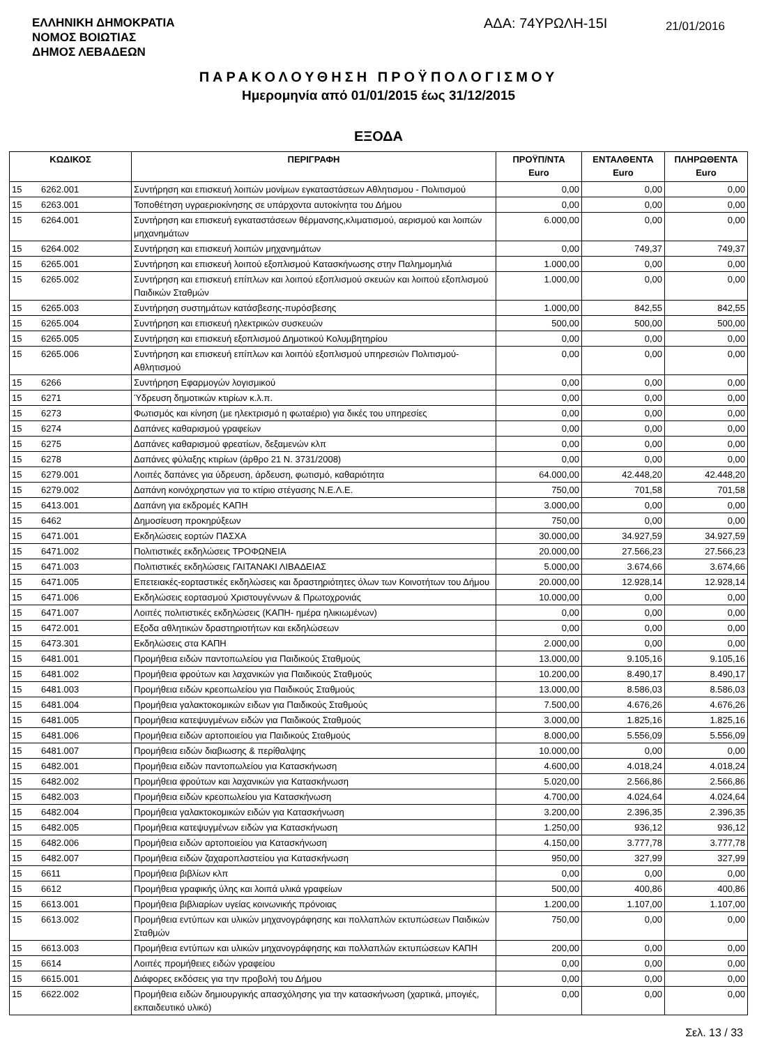ΕΛΛΗΝΙΚΗ ΔΗΜΟΚΡΑΤΙΑ
ΝΟΜΟΣ ΒΟΙΩΤΙΑΣ
ΔΗΜΟΣ ΛΕΒΑΔΕΩΝ
ΑΔΑ: 74ΥΡΩΛΗ-15Ι
21/01/2016
ΠΑΡΑΚΟΛΟΥΘΗΣΗ ΠΡΟΫΠΟΛΟΓΙΣΜΟΥ
Ημερομηνία από 01/01/2015 έως 31/12/2015
ΕΞΟΔΑ
| ΚΩΔΙΚΟΣ | | ΠΕΡΙΓΡΑΦΗ | ΠΡΟΫΠ/ΝΤΑ Euro | ΕΝΤΑΛΘΕΝΤΑ Euro | ΠΛΗΡΩΘΕΝΤΑ Euro |
| --- | --- | --- | --- | --- | --- |
| 15 | 6262.001 | Συντήρηση και επισκευή λοιπών μονίμων εγκαταστάσεων Αθλητισμου - Πολιτισμού | 0,00 | 0,00 | 0,00 |
| 15 | 6263.001 | Τοποθέτηση υγραεριοκίνησης σε υπάρχοντα αυτοκίνητα του Δήμου | 0,00 | 0,00 | 0,00 |
| 15 | 6264.001 | Συντήρηση και επισκευή εγκαταστάσεων θέρμανσης,κλιματισμού, αερισμού και λοιπών μηχανημάτων | 6.000,00 | 0,00 | 0,00 |
| 15 | 6264.002 | Συντήρηση και επισκευή λοιπών μηχανημάτων | 0,00 | 749,37 | 749,37 |
| 15 | 6265.001 | Συντήρηση και επισκευή λοιπού εξοπλισμού Κατασκήνωσης στην Παλημομηλιά | 1.000,00 | 0,00 | 0,00 |
| 15 | 6265.002 | Συντήρηση και επισκευή επίπλων και λοιπού εξοπλισμού σκευών και λοιπού εξοπλισμού Παιδικών Σταθμών | 1.000,00 | 0,00 | 0,00 |
| 15 | 6265.003 | Συντήρηση συστημάτων κατάσβεσης-πυρόσβεσης | 1.000,00 | 842,55 | 842,55 |
| 15 | 6265.004 | Συντήρηση και επισκευή ηλεκτρικών συσκευών | 500,00 | 500,00 | 500,00 |
| 15 | 6265.005 | Συντήρηση και επισκευή εξοπλισμού Δημοτικού Κολυμβητηρίου | 0,00 | 0,00 | 0,00 |
| 15 | 6265.006 | Συντήρηση και επισκευή επίπλων και λοιπόύ εξοπλισμού υπηρεσιών Πολιτισμού-Αθλητισμού | 0,00 | 0,00 | 0,00 |
| 15 | 6266 | Συντήρηση Εφαρμογών λογισμικού | 0,00 | 0,00 | 0,00 |
| 15 | 6271 | Ύδρευση δημοτικών κτιρίων κ.λ.π. | 0,00 | 0,00 | 0,00 |
| 15 | 6273 | Φωτισμός και κίνηση (με ηλεκτρισμό η φωταέριο) για δικές του υπηρεσίες | 0,00 | 0,00 | 0,00 |
| 15 | 6274 | Δαπάνες καθαρισμού γραφείων | 0,00 | 0,00 | 0,00 |
| 15 | 6275 | Δαπάνες καθαρισμού φρεατίων, δεξαμενών κλπ | 0,00 | 0,00 | 0,00 |
| 15 | 6278 | Δαπάνες φύλαξης κτιρίων (άρθρο 21 Ν. 3731/2008) | 0,00 | 0,00 | 0,00 |
| 15 | 6279.001 | Λοιπές δαπάνες για ύδρευση, άρδευση, φωτισμό, καθαριότητα | 64.000,00 | 42.448,20 | 42.448,20 |
| 15 | 6279.002 | Δαπάνη κοινόχρηστων για το κτίριο στέγασης Ν.Ε.Λ.Ε. | 750,00 | 701,58 | 701,58 |
| 15 | 6413.001 | Δαπάνη για εκδρομές ΚΑΠΗ | 3.000,00 | 0,00 | 0,00 |
| 15 | 6462 | Δημοσίευση προκηρύξεων | 750,00 | 0,00 | 0,00 |
| 15 | 6471.001 | Εκδηλώσεις εορτών ΠΑΣΧΑ | 30.000,00 | 34.927,59 | 34.927,59 |
| 15 | 6471.002 | Πολιτιστικές εκδηλώσεις ΤΡΟΦΩΝΕΙΑ | 20.000,00 | 27.566,23 | 27.566,23 |
| 15 | 6471.003 | Πολιτιστικές εκδηλώσεις ΓΑΙΤΑΝΑΚΙ ΛΙΒΑΔΕΙΑΣ | 5.000,00 | 3.674,66 | 3.674,66 |
| 15 | 6471.005 | Επετειακές-εορταστικές εκδηλώσεις και δραστηριότητες όλων των Κοινοτήτων του Δήμου | 20.000,00 | 12.928,14 | 12.928,14 |
| 15 | 6471.006 | Εκδηλώσεις εορτασμού Χριστουγέννων & Πρωτοχρονιάς | 10.000,00 | 0,00 | 0,00 |
| 15 | 6471.007 | Λοιπές πολιτιστικές εκδηλώσεις (ΚΑΠΗ- ημέρα ηλικιωμένων) | 0,00 | 0,00 | 0,00 |
| 15 | 6472.001 | Εξοδα αθλητικών δραστηριοτήτων και εκδηλώσεων | 0,00 | 0,00 | 0,00 |
| 15 | 6473.301 | Εκδηλώσεις στα ΚΑΠΗ | 2.000,00 | 0,00 | 0,00 |
| 15 | 6481.001 | Προμήθεια ειδών παντοπωλείου για Παιδικούς Σταθμούς | 13.000,00 | 9.105,16 | 9.105,16 |
| 15 | 6481.002 | Προμήθεια φρούτων και λαχανικών για Παιδικούς Σταθμούς | 10.200,00 | 8.490,17 | 8.490,17 |
| 15 | 6481.003 | Προμήθεια ειδών κρεοπωλείου για Παιδικούς Σταθμούς | 13.000,00 | 8.586,03 | 8.586,03 |
| 15 | 6481.004 | Προμήθεια γαλακτοκομικών ειδων για Παιδικούς Σταθμούς | 7.500,00 | 4.676,26 | 4.676,26 |
| 15 | 6481.005 | Προμήθεια κατεψυγμένων ειδών για Παιδικούς Σταθμούς | 3.000,00 | 1.825,16 | 1.825,16 |
| 15 | 6481.006 | Προμήθεια ειδών αρτοποιείου για Παιδικούς Σταθμούς | 8.000,00 | 5.556,09 | 5.556,09 |
| 15 | 6481.007 | Προμήθεια ειδών διαβιωσης & περίθαλψης | 10.000,00 | 0,00 | 0,00 |
| 15 | 6482.001 | Προμήθεια ειδών παντοπωλείου για Κατασκήνωση | 4.600,00 | 4.018,24 | 4.018,24 |
| 15 | 6482.002 | Προμήθεια φρούτων και λαχανικών για Κατασκήνωση | 5.020,00 | 2.566,86 | 2.566,86 |
| 15 | 6482.003 | Προμήθεια ειδών κρεοπωλείου για Κατασκήνωση | 4.700,00 | 4.024,64 | 4.024,64 |
| 15 | 6482.004 | Προμήθεια γαλακτοκομικών ειδών για Κατασκήνωση | 3.200,00 | 2.396,35 | 2.396,35 |
| 15 | 6482.005 | Προμήθεια κατεψυγμένων ειδών για Κατασκήνωση | 1.250,00 | 936,12 | 936,12 |
| 15 | 6482.006 | Προμήθεια ειδών αρτοποιείου για Κατασκήνωση | 4.150,00 | 3.777,78 | 3.777,78 |
| 15 | 6482.007 | Προμήθεια ειδών ζαχαροπλαστείου για Κατασκήνωση | 950,00 | 327,99 | 327,99 |
| 15 | 6611 | Προμήθεια βιβλίων κλπ | 0,00 | 0,00 | 0,00 |
| 15 | 6612 | Προμήθεια γραφικής ύλης και λοιπά υλικά γραφείων | 500,00 | 400,86 | 400,86 |
| 15 | 6613.001 | Προμήθεια βιβλιαρίων υγείας κοινωνικής πρόνοιας | 1.200,00 | 1.107,00 | 1.107,00 |
| 15 | 6613.002 | Προμήθεια εντύπων και υλικών μηχανογράφησης και πολλαπλών εκτυπώσεων Παιδικών Σταθμών | 750,00 | 0,00 | 0,00 |
| 15 | 6613.003 | Προμήθεια εντύπων και υλικών μηχανογράφησης και πολλαπλών εκτυπώσεων ΚΑΠΗ | 200,00 | 0,00 | 0,00 |
| 15 | 6614 | Λοιπές προμήθειες ειδών γραφείου | 0,00 | 0,00 | 0,00 |
| 15 | 6615.001 | Διάφορες εκδόσεις για την προβολή του Δήμου | 0,00 | 0,00 | 0,00 |
| 15 | 6622.002 | Προμήθεια ειδών δημιουργικής απασχόλησης για την κατασκήνωση (χαρτικά, μπογιές, εκπαιδευτικό υλικό) | 0,00 | 0,00 | 0,00 |
Σελ. 13 / 33